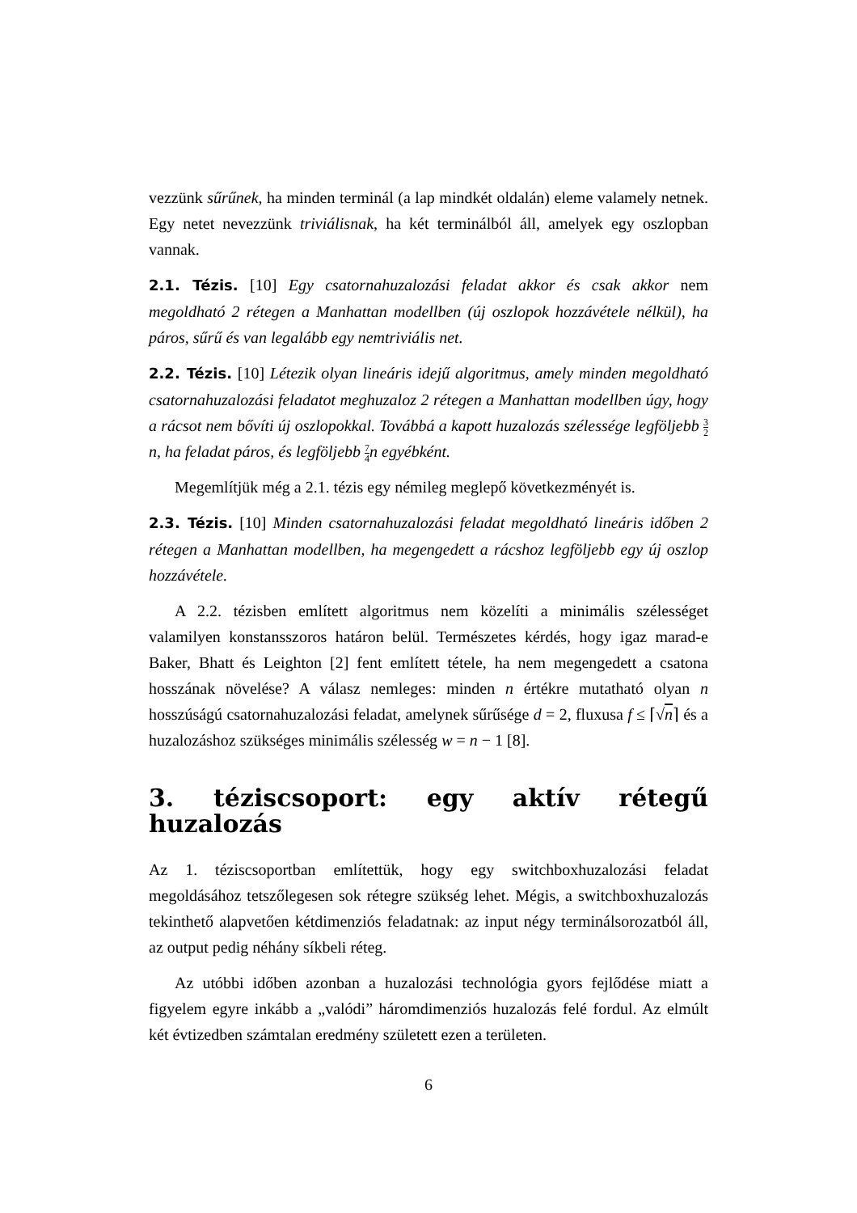vezzünk sűrűnek, ha minden terminál (a lap mindkét oldalán) eleme valamely netnek. Egy netet nevezzünk triviálisnak, ha két terminálból áll, amelyek egy oszlopban vannak.
2.1. Tézis. [10] Egy csatornahuzalozási feladat akkor és csak akkor nem megoldható 2 rétegen a Manhattan modellben (új oszlopok hozzávétele nélkül), ha páros, sűrű és van legalább egy nemtriviális net.
2.2. Tézis. [10] Létezik olyan lineáris idejű algoritmus, amely minden megoldható csatornahuzalozási feladatot meghuzaloz 2 rétegen a Manhattan modellben úgy, hogy a rácsot nem bővíti új oszlopokkal. Továbbá a kapott huzalozás szélessége legföljebb 3 2n, ha feladat páros, és legföljebb 7 4n egyébként.
Megemlítjük még a 2.1. tézis egy némileg meglepő következményét is.
2.3. Tézis. [10] Minden csatornahuzalozási feladat megoldható lineáris időben 2 rétegen a Manhattan modellben, ha megengedett a rácshoz legföljebb egy új oszlop hozzávétele.
A 2.2. tézisben említett algoritmus nem közelíti a minimális szélességet valamilyen konstansszoros határon belül. Természetes kérdés, hogy igaz marad-e Baker, Bhatt és Leighton [2] fent említett tétele, ha nem megengedett a csatona hosszának növelése? A válasz nemleges: minden n értékre mutatható olyan n hosszúságú csatornahuzalozási feladat, amelynek sűrűsége d = 2, fluxusa f ≤ ⌈√n⌉ és a huzalozáshoz szükséges minimális szélesség w = n − 1 [8].
3. téziscsoport: egy aktív rétegű huzalozás
Az 1. téziscsoportban említettük, hogy egy switchboxhuzalozási feladat megoldásához tetszőlegesen sok rétegre szükség lehet. Mégis, a switchboxhuzalozás tekinthető alapvetően kétdimenziós feladatnak: az input négy terminálsorozatból áll, az output pedig néhány síkbeli réteg.
Az utóbbi időben azonban a huzalozási technológia gyors fejlődése miatt a figyelem egyre inkább a „valódi” háromdimenziós huzalozás felé fordul. Az elmúlt két évtizedben számtalan eredmény született ezen a területen.
6